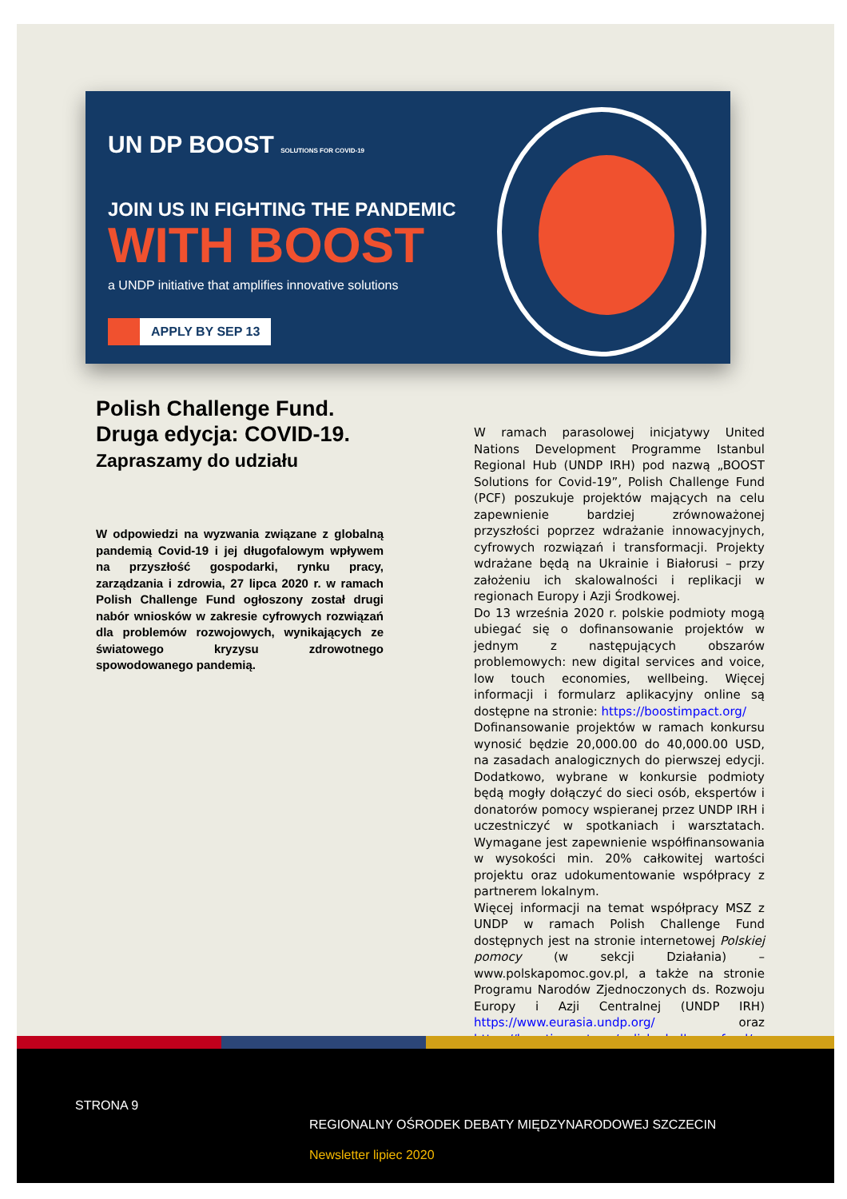UN DP BOOST SOLUTIONS FOR COVID-19
JOIN US IN FIGHTING THE PANDEMIC
WITH BOOST
a UNDP initiative that amplifies innovative solutions
APPLY BY SEP 13
Polish Challenge Fund. Druga edycja: COVID-19.
Zapraszamy do udziału
W odpowiedzi na wyzwania związane z globalną pandemią Covid-19 i jej długofalowym wpływem na przyszłość gospodarki, rynku pracy, zarządzania i zdrowia, 27 lipca 2020 r. w ramach Polish Challenge Fund ogłoszony został drugi nabór wniosków w zakresie cyfrowych rozwiązań dla problemów rozwojowych, wynikających ze światowego kryzysu zdrowotnego spowodowanego pandemią.
W ramach parasolowej inicjatywy United Nations Development Programme Istanbul Regional Hub (UNDP IRH) pod nazwą „BOOST Solutions for Covid-19”, Polish Challenge Fund (PCF) poszukuje projektów mających na celu zapewnienie bardziej zrównoważonej przyszłości poprzez wdrażanie innowacyjnych, cyfrowych rozwiązań i transformacji. Projekty wdrażane będą na Ukrainie i Białorusi – przy założeniu ich skalowalności i replikacji w regionach Europy i Azji Środkowej.
Do 13 września 2020 r. polskie podmioty mogą ubiegać się o dofinansowanie projektów w jednym z następujących obszarów problemowych: new digital services and voice, low touch economies, wellbeing. Więcej informacji i formularz aplikacyjny online są dostępne na stronie: https://boostimpact.org/
Dofinansowanie projektów w ramach konkursu wynosić będzie 20,000.00 do 40,000.00 USD, na zasadach analogicznych do pierwszej edycji. Dodatkowo, wybrane w konkursie podmioty będą mogły dołączyć do sieci osób, ekspertów i donatorów pomocy wspieranej przez UNDP IRH i uczestniczyć w spotkaniach i warsztatach. Wymagane jest zapewnienie współfinansowania w wysokości min. 20% całkowitej wartości projektu oraz udokumentowanie współpracy z partnerem lokalnym.
Więcej informacji na temat współpracy MSZ z UNDP w ramach Polish Challenge Fund dostępnych jest na stronie internetowej Polskiej pomocy (w sekcji Działania) – www.polskapomoc.gov.pl, a także na stronie Programu Narodów Zjednoczonych ds. Rozwoju Europy i Azji Centralnej (UNDP IRH) https://www.eurasia.undp.org/ oraz https://boostimpact.org/polish-challenge-fund/.
STRONA 9
REGIONALNY OŚRODEK DEBATY MIĘDZYNARODOWEJ SZCZECIN
Newsletter lipiec 2020